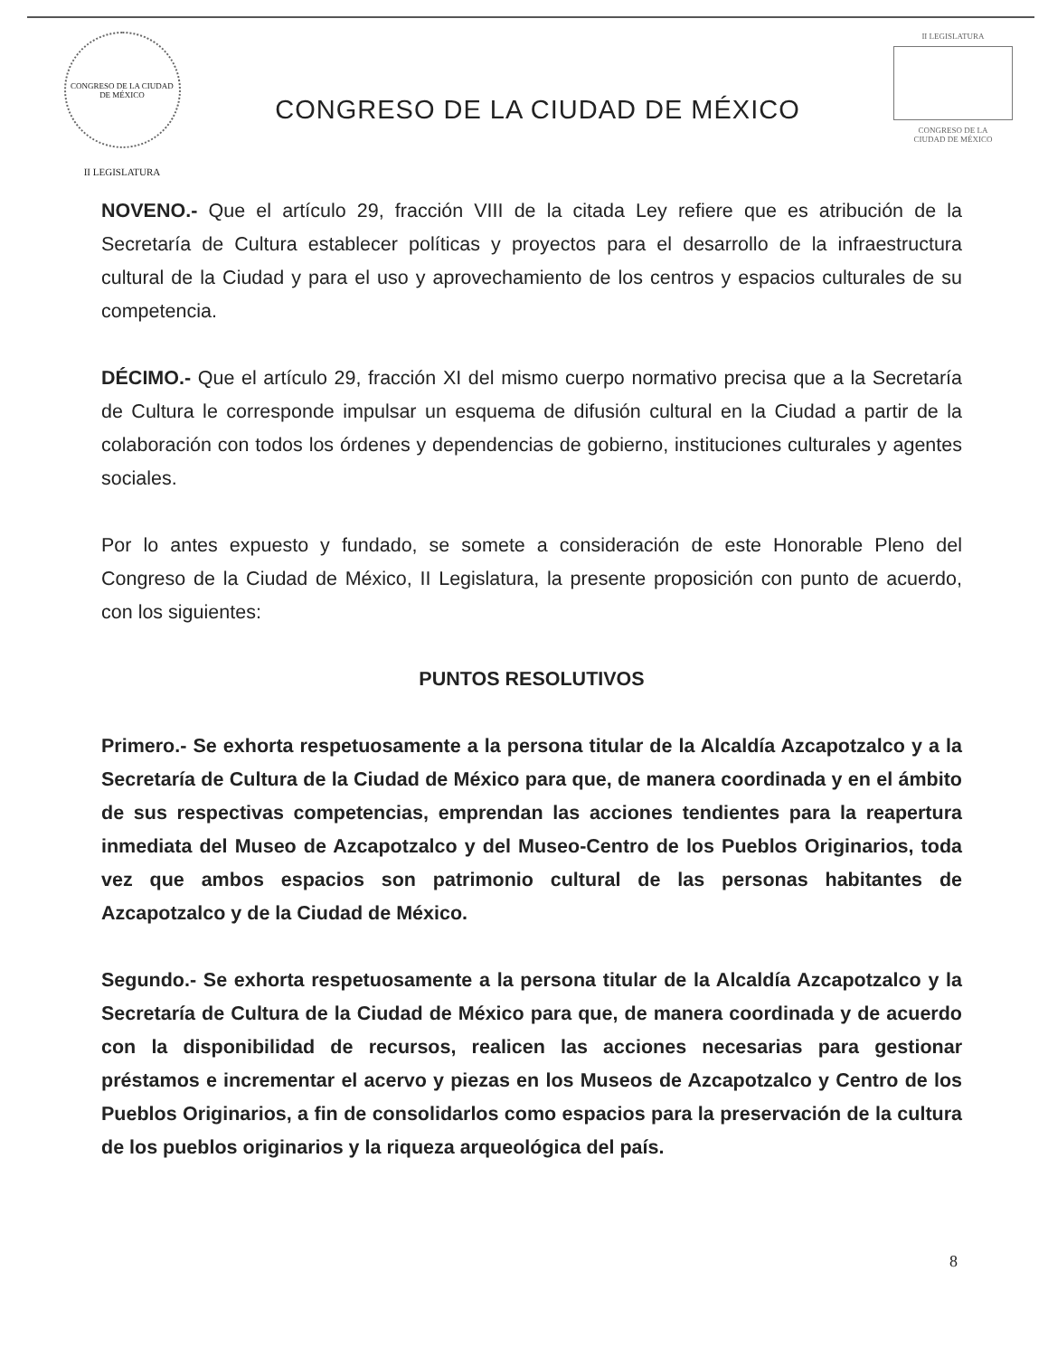CONGRESO DE LA CIUDAD DE MÉXICO
II LEGISLATURA
CONGRESO DE LA CIUDAD DE MÉXICO
II LEGISLATURA
CONGRESO DE LA
CIUDAD DE MÉXICO
NOVENO.- Que el artículo 29, fracción VIII de la citada Ley refiere que es atribución de la Secretaría de Cultura establecer políticas y proyectos para el desarrollo de la infraestructura cultural de la Ciudad y para el uso y aprovechamiento de los centros y espacios culturales de su competencia.
DÉCIMO.- Que el artículo 29, fracción XI del mismo cuerpo normativo precisa que a la Secretaría de Cultura le corresponde impulsar un esquema de difusión cultural en la Ciudad a partir de la colaboración con todos los órdenes y dependencias de gobierno, instituciones culturales y agentes sociales.
Por lo antes expuesto y fundado, se somete a consideración de este Honorable Pleno del Congreso de la Ciudad de México, II Legislatura, la presente proposición con punto de acuerdo, con los siguientes:
PUNTOS RESOLUTIVOS
Primero.- Se exhorta respetuosamente a la persona titular de la Alcaldía Azcapotzalco y a la Secretaría de Cultura de la Ciudad de México para que, de manera coordinada y en el ámbito de sus respectivas competencias, emprendan las acciones tendientes para la reapertura inmediata del Museo de Azcapotzalco y del Museo-Centro de los Pueblos Originarios, toda vez que ambos espacios son patrimonio cultural de las personas habitantes de Azcapotzalco y de la Ciudad de México.
Segundo.- Se exhorta respetuosamente a la persona titular de la Alcaldía Azcapotzalco y la Secretaría de Cultura de la Ciudad de México para que, de manera coordinada y de acuerdo con la disponibilidad de recursos, realicen las acciones necesarias para gestionar préstamos e incrementar el acervo y piezas en los Museos de Azcapotzalco y Centro de los Pueblos Originarios, a fin de consolidarlos como espacios para la preservación de la cultura de los pueblos originarios y la riqueza arqueológica del país.
8